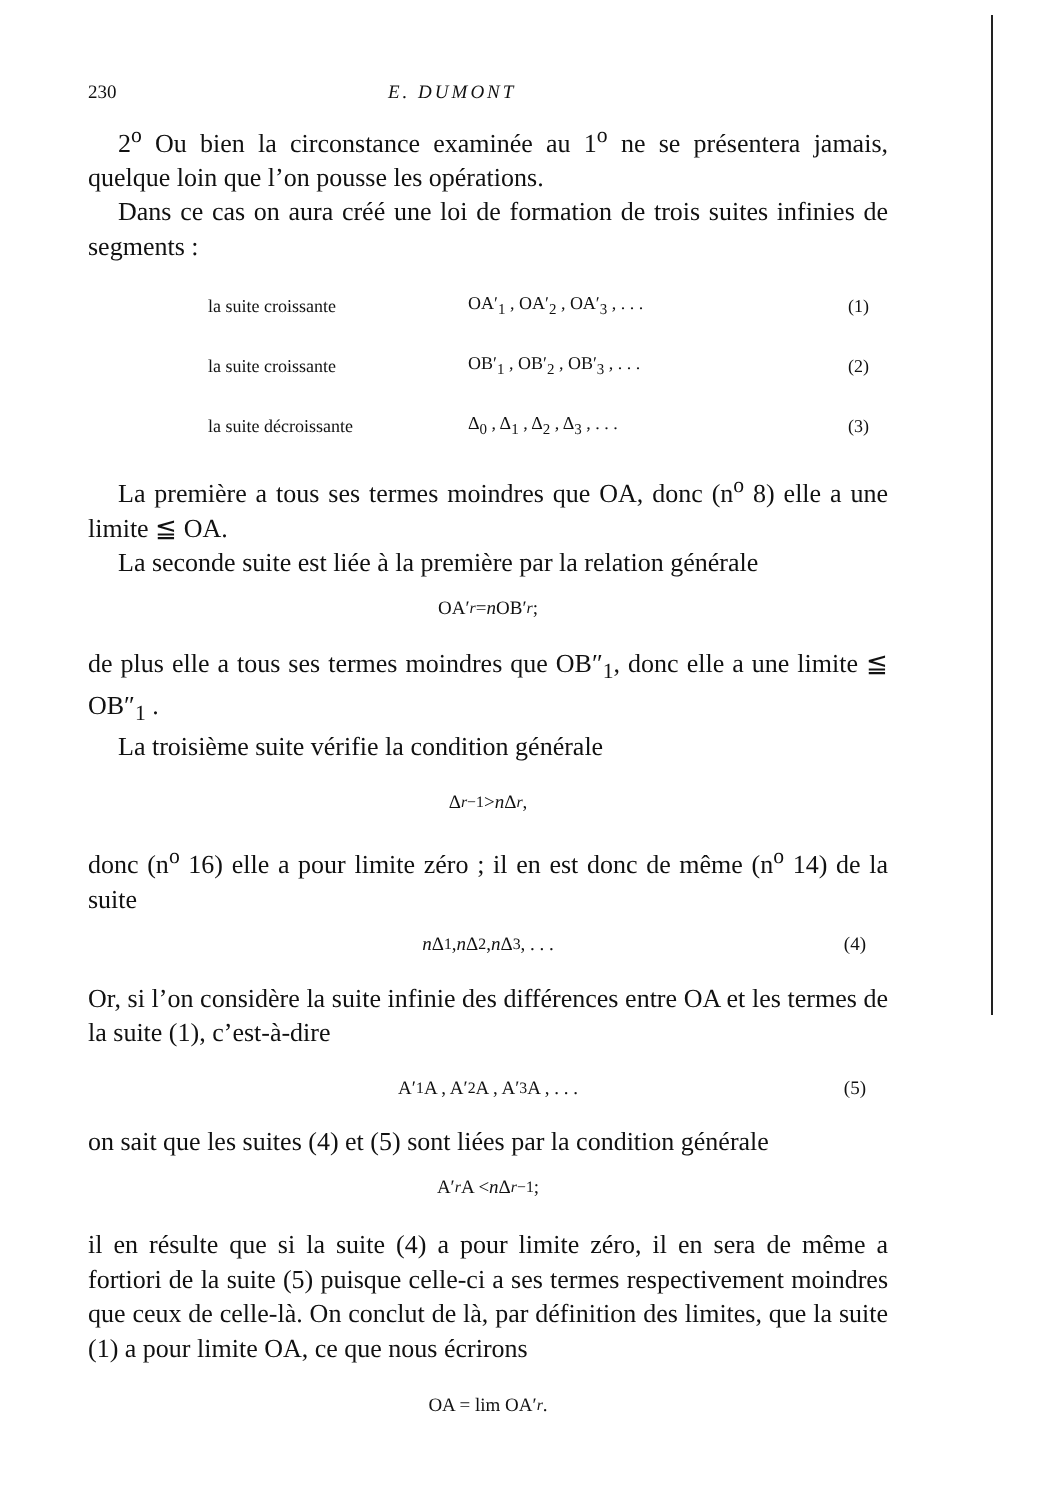230 E. DUMONT
2<sup>o</sup> Ou bien la circonstance examinée au 1<sup>o</sup> ne se présentera jamais, quelque loin que l’on pousse les opérations.
Dans ce cas on aura créé une loi de formation de trois suites infinies de segments :
| la suite croissante | OA′<sub>1</sub> , OA′<sub>2</sub> , OA′<sub>3</sub> , . . . | (1) |
| la suite croissante | OB′<sub>1</sub> , OB′<sub>2</sub> , OB′<sub>3</sub> , . . . | (2) |
| la suite décroissante | Δ<sub>0</sub> , Δ<sub>1</sub> , Δ<sub>2</sub> , Δ<sub>3</sub> , . . . | (3) |
La première a tous ses termes moindres que OA, donc (n<sup>o</sup> 8) elle a une limite ≦ OA.
La seconde suite est liée à la première par la relation générale
OA′<sub>r</sub> = n OB′<sub>r</sub> ;
de plus elle a tous ses termes moindres que OB″<sub>1</sub>, donc elle a une limite ≦ OB″<sub>1</sub> .
La troisième suite vérifie la condition générale
Δ<sub>r−1</sub> > n Δ<sub>r</sub> ,
donc (n<sup>o</sup> 16) elle a pour limite zéro ; il en est donc de même (n<sup>o</sup> 14) de la suite
n Δ<sub>1</sub> , n Δ<sub>2</sub> , n Δ<sub>3</sub> , . . . (4)
Or, si l’on considère la suite infinie des différences entre OA et les termes de la suite (1), c’est-à-dire
A′<sub>1</sub>A , A′<sub>2</sub>A , A′<sub>3</sub>A , . . . (5)
on sait que les suites (4) et (5) sont liées par la condition générale
A′<sub>r</sub> A < n Δ<sub>r−1</sub> ;
il en résulte que si la suite (4) a pour limite zéro, il en sera de même a fortiori de la suite (5) puisque celle-ci a ses termes respectivement moindres que ceux de celle-là. On conclut de là, par définition des limites, que la suite (1) a pour limite OA, ce que nous écrirons
OA = lim OA′<sub>r</sub> .